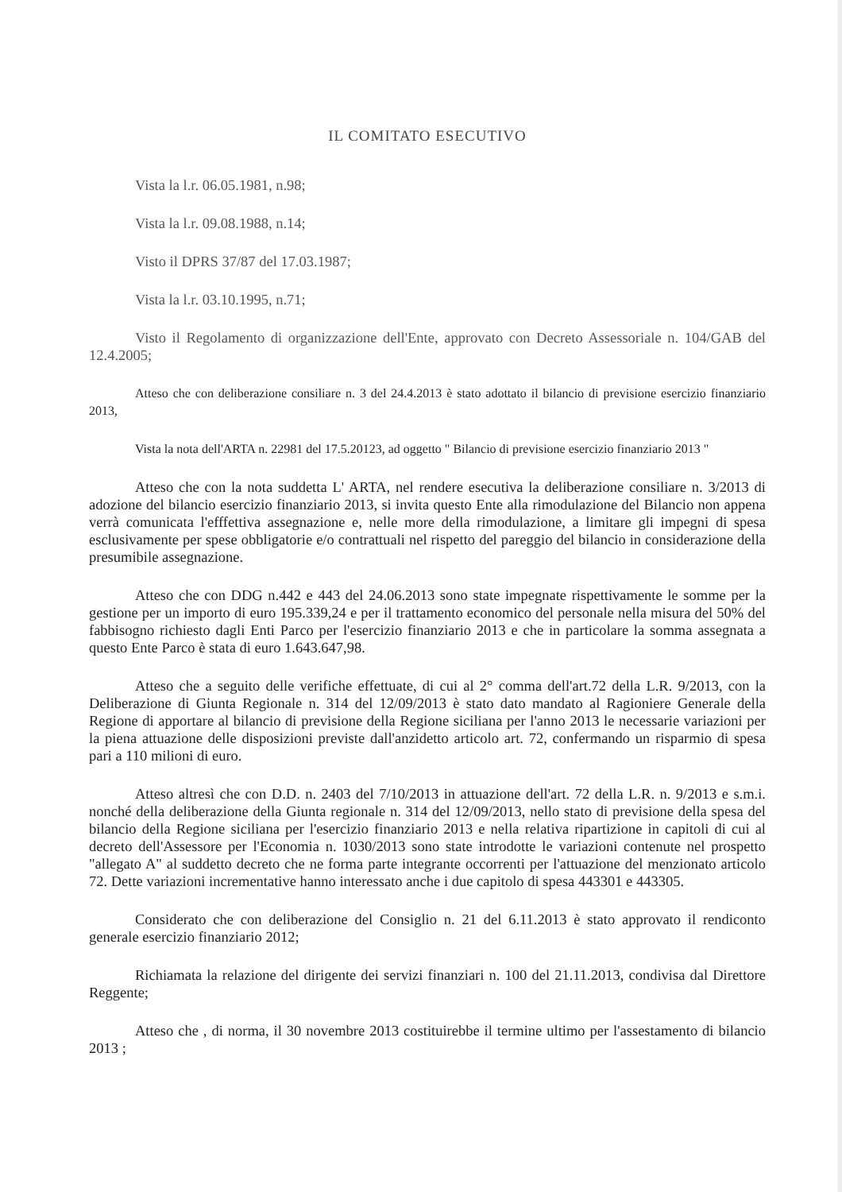IL COMITATO ESECUTIVO
Vista la l.r. 06.05.1981, n.98;
Vista la l.r. 09.08.1988, n.14;
Visto il DPRS 37/87 del 17.03.1987;
Vista la l.r. 03.10.1995, n.71;
Visto il Regolamento di organizzazione dell'Ente, approvato con Decreto Assessoriale n. 104/GAB del 12.4.2005;
Atteso che con deliberazione consiliare n. 3 del 24.4.2013 è stato adottato il bilancio di previsione esercizio finanziario 2013,
Vista la nota dell'ARTA n. 22981 del 17.5.20123, ad oggetto " Bilancio di previsione esercizio finanziario 2013 "
Atteso che con la nota suddetta L' ARTA, nel rendere esecutiva la deliberazione consiliare n. 3/2013 di adozione del bilancio esercizio finanziario 2013, si invita questo Ente alla rimodulazione del Bilancio non appena verrà comunicata l'efffettiva assegnazione e, nelle more della rimodulazione, a limitare gli impegni di spesa esclusivamente per spese obbligatorie e/o contrattuali nel rispetto del pareggio del bilancio in considerazione della presumibile assegnazione.
Atteso che con DDG n.442 e 443 del 24.06.2013 sono state impegnate rispettivamente le somme per la gestione per un importo di euro 195.339,24 e per il trattamento economico del personale nella misura del 50% del fabbisogno richiesto dagli Enti Parco per l'esercizio finanziario 2013 e che in particolare la somma assegnata a questo Ente Parco è stata di euro 1.643.647,98.
Atteso che a seguito delle verifiche effettuate, di cui al 2° comma dell'art.72 della L.R. 9/2013, con la Deliberazione di Giunta Regionale n. 314 del 12/09/2013 è stato dato mandato al Ragioniere Generale della Regione di apportare al bilancio di previsione della Regione siciliana per l'anno 2013 le necessarie variazioni per la piena attuazione delle disposizioni previste dall'anzidetto articolo art. 72, confermando un risparmio di spesa pari a 110 milioni di euro.
Atteso altresì che con D.D. n. 2403 del 7/10/2013 in attuazione dell'art. 72 della L.R. n. 9/2013 e s.m.i. nonché della deliberazione della Giunta regionale n. 314 del 12/09/2013, nello stato di previsione della spesa del bilancio della Regione siciliana per l'esercizio finanziario 2013 e nella relativa ripartizione in capitoli di cui al decreto dell'Assessore per l'Economia n. 1030/2013 sono state introdotte le variazioni contenute nel prospetto "allegato A" al suddetto decreto che ne forma parte integrante occorrenti per l'attuazione del menzionato articolo 72. Dette variazioni incrementative hanno interessato anche i due capitolo di spesa 443301 e 443305.
Considerato che con deliberazione del Consiglio n. 21 del 6.11.2013 è stato approvato il rendiconto generale esercizio finanziario 2012;
Richiamata la relazione del dirigente dei servizi finanziari n. 100 del 21.11.2013, condivisa dal Direttore Reggente;
Atteso che , di norma, il 30 novembre 2013 costituirebbe il termine ultimo per l'assestamento di bilancio 2013 ;